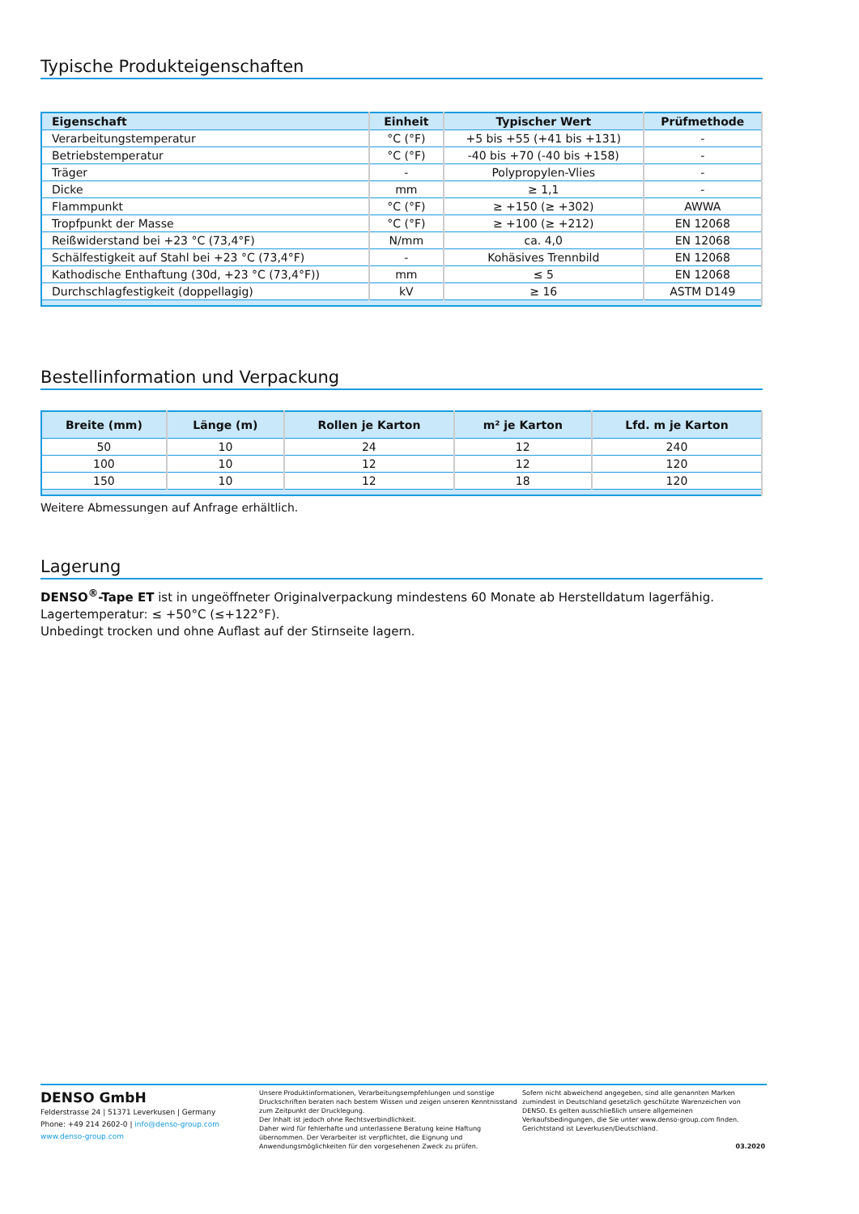Typische Produkteigenschaften
| Eigenschaft | Einheit | Typischer Wert | Prüfmethode |
| --- | --- | --- | --- |
| Verarbeitungstemperatur | °C (°F) | +5 bis +55 (+41 bis +131) | - |
| Betriebstemperatur | °C (°F) | -40 bis +70 (-40 bis +158) | - |
| Träger | - | Polypropylen-Vlies | - |
| Dicke | mm | ≥ 1,1 | - |
| Flammpunkt | °C (°F) | ≥ +150 (≥ +302) | AWWA |
| Tropfpunkt der Masse | °C (°F) | ≥ +100 (≥ +212) | EN 12068 |
| Reißwiderstand bei +23 °C (73,4°F) | N/mm | ca. 4,0 | EN 12068 |
| Schälfestigkeit auf Stahl bei +23 °C (73,4°F) | - | Kohäsives Trennbild | EN 12068 |
| Kathodische Enthaftung (30d, +23 °C (73,4°F)) | mm | ≤ 5 | EN 12068 |
| Durchschlagfestigkeit (doppellagig) | kV | ≥ 16 | ASTM D149 |
Bestellinformation und Verpackung
| Breite (mm) | Länge (m) | Rollen je Karton | m² je Karton | Lfd. m je Karton |
| --- | --- | --- | --- | --- |
| 50 | 10 | 24 | 12 | 240 |
| 100 | 10 | 12 | 12 | 120 |
| 150 | 10 | 12 | 18 | 120 |
Weitere Abmessungen auf Anfrage erhältlich.
Lagerung
DENSO<sup>®</sup>-Tape ET ist in ungeöffneter Originalverpackung mindestens 60 Monate ab Herstelldatum lagerfähig.
Lagertemperatur: ≤ +50°C (≤+122°F).
Unbedingt trocken und ohne Auflast auf der Stirnseite lagern.
DENSO GmbH
Felderstrasse 24 | 51371 Leverkusen | Germany
Phone: +49 214 2602-0 | info@denso-group.com
www.denso-group.com
Unsere Produktinformationen, Verarbeitungsempfehlungen und sonstige Druckschriften beraten nach bestem Wissen und zeigen unseren Kenntnisstand zum Zeitpunkt der Drucklegung.
Der Inhalt ist jedoch ohne Rechtsverbindlichkeit.
Daher wird für fehlerhafte und unterlassene Beratung keine Haftung übernommen. Der Verarbeiter ist verpflichtet, die Eignung und Anwendungsmöglichkeiten für den vorgesehenen Zweck zu prüfen.
Sofern nicht abweichend angegeben, sind alle genannten Marken zumindest in Deutschland gesetzlich geschützte Warenzeichen von DENSO. Es gelten ausschließlich unsere allgemeinen Verkaufsbedingungen, die Sie unter www.denso-group.com finden. Gerichtstand ist Leverkusen/Deutschland.
03.2020